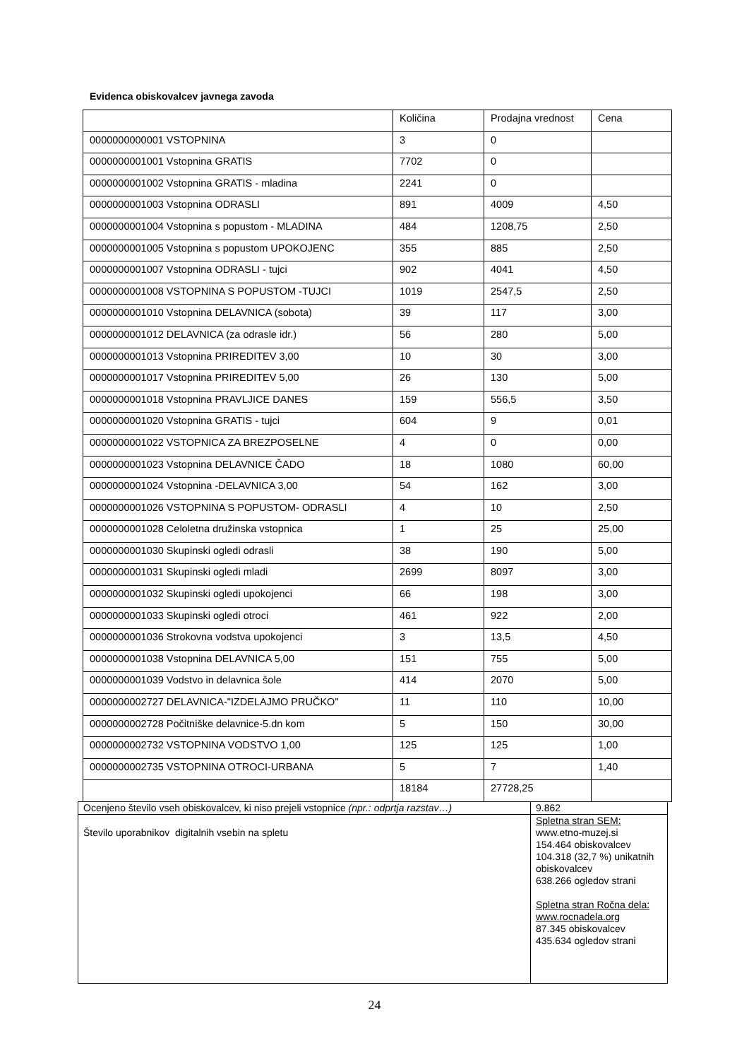Evidenca obiskovalcev javnega zavoda
| | Količina | Prodajna vrednost | Cena |
| 0000000000001 VSTOPNINA | 3 | 0 | |
| 0000000001001 Vstopnina GRATIS | 7702 | 0 | |
| 0000000001002 Vstopnina GRATIS - mladina | 2241 | 0 | |
| 0000000001003 Vstopnina ODRASLI | 891 | 4009 | 4,50 |
| 0000000001004 Vstopnina s popustom - MLADINA | 484 | 1208,75 | 2,50 |
| 0000000001005 Vstopnina s popustom UPOKOJENC | 355 | 885 | 2,50 |
| 0000000001007 Vstopnina ODRASLI - tujci | 902 | 4041 | 4,50 |
| 0000000001008 VSTOPNINA S POPUSTOM -TUJCI | 1019 | 2547,5 | 2,50 |
| 0000000001010 Vstopnina DELAVNICA (sobota) | 39 | 117 | 3,00 |
| 0000000001012 DELAVNICA (za odrasle idr.) | 56 | 280 | 5,00 |
| 0000000001013 Vstopnina PRIREDITEV 3,00 | 10 | 30 | 3,00 |
| 0000000001017 Vstopnina PRIREDITEV 5,00 | 26 | 130 | 5,00 |
| 0000000001018 Vstopnina PRAVLJICE DANES | 159 | 556,5 | 3,50 |
| 0000000001020 Vstopnina GRATIS - tujci | 604 | 9 | 0,01 |
| 0000000001022 VSTOPNICA ZA BREZPOSELNE | 4 | 0 | 0,00 |
| 0000000001023 Vstopnina DELAVNICE ČADO | 18 | 1080 | 60,00 |
| 0000000001024 Vstopnina -DELAVNICA 3,00 | 54 | 162 | 3,00 |
| 0000000001026 VSTOPNINA S POPUSTOM- ODRASLI | 4 | 10 | 2,50 |
| 0000000001028 Celoletna družinska vstopnica | 1 | 25 | 25,00 |
| 0000000001030 Skupinski ogledi odrasli | 38 | 190 | 5,00 |
| 0000000001031 Skupinski ogledi mladi | 2699 | 8097 | 3,00 |
| 0000000001032 Skupinski ogledi upokojenci | 66 | 198 | 3,00 |
| 0000000001033 Skupinski ogledi otroci | 461 | 922 | 2,00 |
| 0000000001036 Strokovna vodstva upokojenci | 3 | 13,5 | 4,50 |
| 0000000001038 Vstopnina DELAVNICA 5,00 | 151 | 755 | 5,00 |
| 0000000001039 Vodstvo in delavnica šole | 414 | 2070 | 5,00 |
| 0000000002727 DELAVNICA-"IZDELAJMO PRUČKO" | 11 | 110 | 10,00 |
| 0000000002728 Počitniške delavnice-5.dn kom | 5 | 150 | 30,00 |
| 0000000002732 VSTOPNINA VODSTVO 1,00 | 125 | 125 | 1,00 |
| 0000000002735 VSTOPNINA OTROCI-URBANA | 5 | 7 | 1,40 |
| | 18184 | 27728,25 | |
| Ocenjeno število vseh obiskovalcev, ki niso prejeli vstopnice (npr.: odprtja razstav…) | 9.862 |
| Število uporabnikov digitalnih vsebin na spletu | Spletna stran SEM: www.etno-muzej.si 154.464 obiskovalcev 104.318 (32,7 %) unikatnih obiskovalcev 638.266 ogledov strani Spletna stran Ročna dela: www.rocnadela.org 87.345 obiskovalcev 435.634 ogledov strani |
24